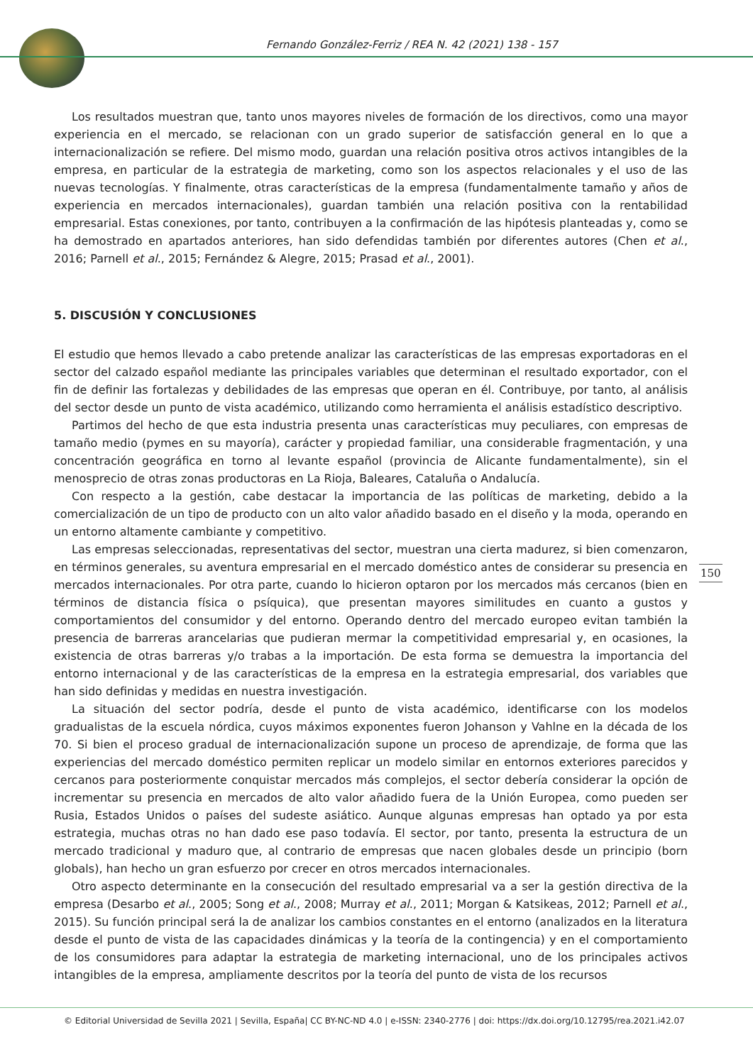Fernando González-Ferriz / REA N. 42 (2021) 138 - 157
Los resultados muestran que, tanto unos mayores niveles de formación de los directivos, como una mayor experiencia en el mercado, se relacionan con un grado superior de satisfacción general en lo que a internacionalización se refiere. Del mismo modo, guardan una relación positiva otros activos intangibles de la empresa, en particular de la estrategia de marketing, como son los aspectos relacionales y el uso de las nuevas tecnologías. Y finalmente, otras características de la empresa (fundamentalmente tamaño y años de experiencia en mercados internacionales), guardan también una relación positiva con la rentabilidad empresarial. Estas conexiones, por tanto, contribuyen a la confirmación de las hipótesis planteadas y, como se ha demostrado en apartados anteriores, han sido defendidas también por diferentes autores (Chen et al., 2016; Parnell et al., 2015; Fernández & Alegre, 2015; Prasad et al., 2001).
5. DISCUSIÓN Y CONCLUSIONES
El estudio que hemos llevado a cabo pretende analizar las características de las empresas exportadoras en el sector del calzado español mediante las principales variables que determinan el resultado exportador, con el fin de definir las fortalezas y debilidades de las empresas que operan en él. Contribuye, por tanto, al análisis del sector desde un punto de vista académico, utilizando como herramienta el análisis estadístico descriptivo.
Partimos del hecho de que esta industria presenta unas características muy peculiares, con empresas de tamaño medio (pymes en su mayoría), carácter y propiedad familiar, una considerable fragmentación, y una concentración geográfica en torno al levante español (provincia de Alicante fundamentalmente), sin el menosprecio de otras zonas productoras en La Rioja, Baleares, Cataluña o Andalucía.
Con respecto a la gestión, cabe destacar la importancia de las políticas de marketing, debido a la comercialización de un tipo de producto con un alto valor añadido basado en el diseño y la moda, operando en un entorno altamente cambiante y competitivo.
Las empresas seleccionadas, representativas del sector, muestran una cierta madurez, si bien comenzaron, en términos generales, su aventura empresarial en el mercado doméstico antes de considerar su presencia en mercados internacionales. Por otra parte, cuando lo hicieron optaron por los mercados más cercanos (bien en términos de distancia física o psíquica), que presentan mayores similitudes en cuanto a gustos y comportamientos del consumidor y del entorno. Operando dentro del mercado europeo evitan también la presencia de barreras arancelarias que pudieran mermar la competitividad empresarial y, en ocasiones, la existencia de otras barreras y/o trabas a la importación. De esta forma se demuestra la importancia del entorno internacional y de las características de la empresa en la estrategia empresarial, dos variables que han sido definidas y medidas en nuestra investigación.
La situación del sector podría, desde el punto de vista académico, identificarse con los modelos gradualistas de la escuela nórdica, cuyos máximos exponentes fueron Johanson y Vahlne en la década de los 70. Si bien el proceso gradual de internacionalización supone un proceso de aprendizaje, de forma que las experiencias del mercado doméstico permiten replicar un modelo similar en entornos exteriores parecidos y cercanos para posteriormente conquistar mercados más complejos, el sector debería considerar la opción de incrementar su presencia en mercados de alto valor añadido fuera de la Unión Europea, como pueden ser Rusia, Estados Unidos o países del sudeste asiático. Aunque algunas empresas han optado ya por esta estrategia, muchas otras no han dado ese paso todavía. El sector, por tanto, presenta la estructura de un mercado tradicional y maduro que, al contrario de empresas que nacen globales desde un principio (born globals), han hecho un gran esfuerzo por crecer en otros mercados internacionales.
Otro aspecto determinante en la consecución del resultado empresarial va a ser la gestión directiva de la empresa (Desarbo et al., 2005; Song et al., 2008; Murray et al., 2011; Morgan & Katsikeas, 2012; Parnell et al., 2015). Su función principal será la de analizar los cambios constantes en el entorno (analizados en la literatura desde el punto de vista de las capacidades dinámicas y la teoría de la contingencia) y en el comportamiento de los consumidores para adaptar la estrategia de marketing internacional, uno de los principales activos intangibles de la empresa, ampliamente descritos por la teoría del punto de vista de los recursos
150
© Editorial Universidad de Sevilla 2021 | Sevilla, España| CC BY-NC-ND 4.0 | e-ISSN: 2340-2776 | doi: https://dx.doi.org/10.12795/rea.2021.i42.07